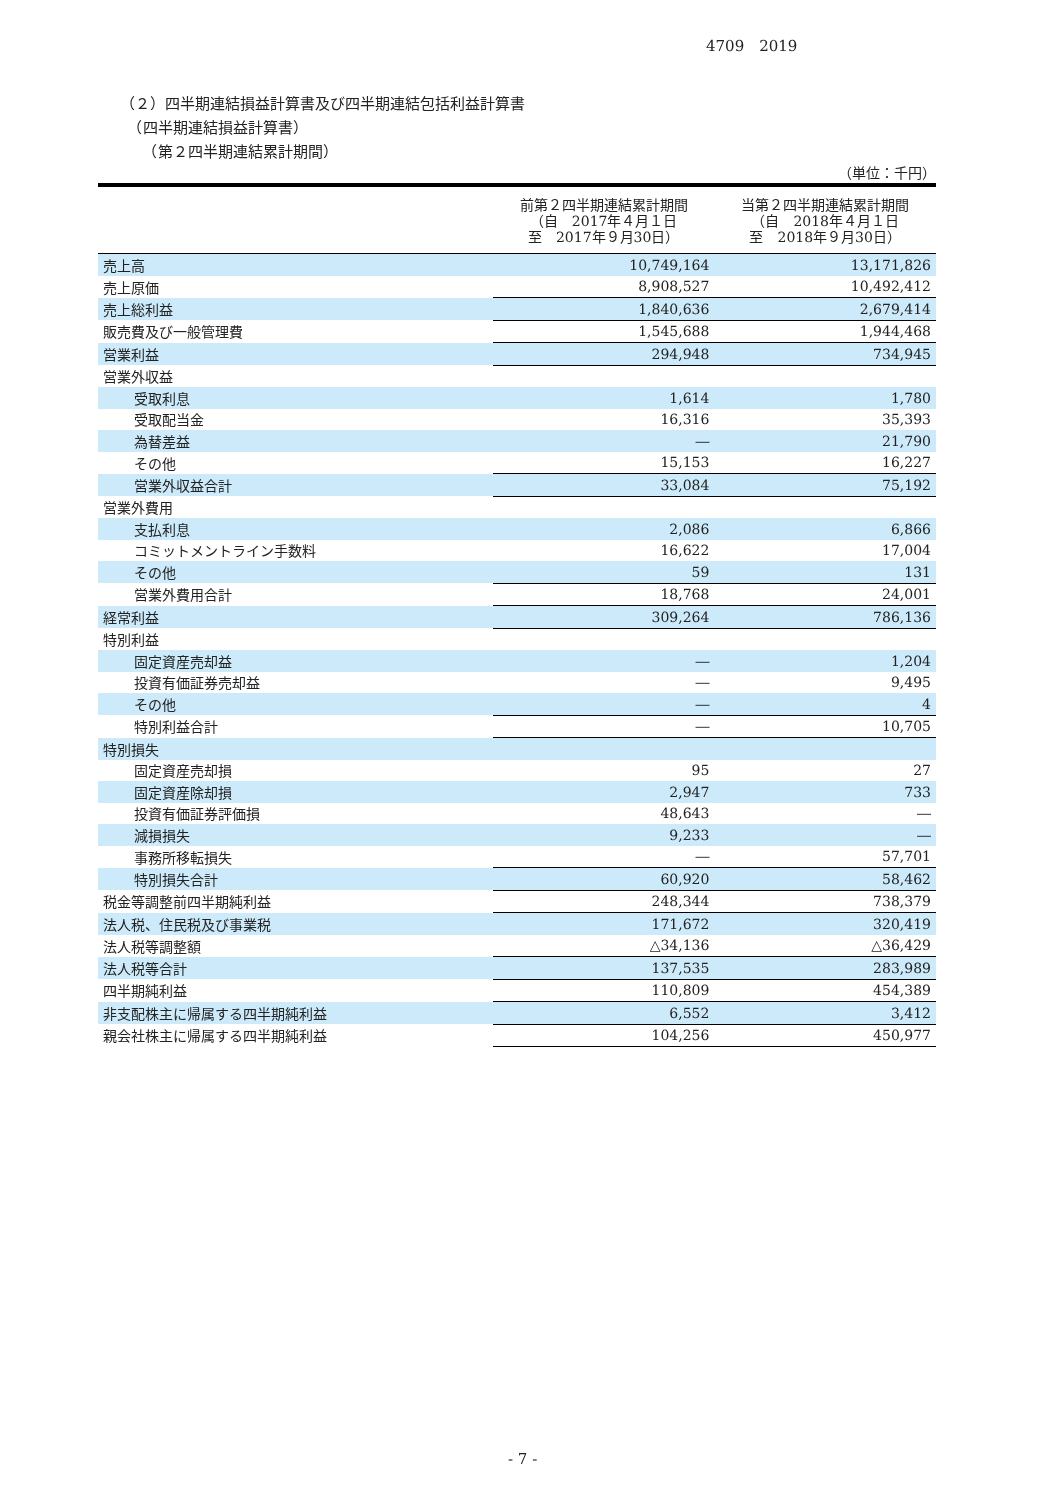4709　2019
（２）四半期連結損益計算書及び四半期連結包括利益計算書
　（四半期連結損益計算書）
　　（第２四半期連結累計期間）
（単位：千円）
| | 前第２四半期連結累計期間 （自 2017年４月１日 至 2017年９月30日） | 当第２四半期連結累計期間 （自 2018年４月１日 至 2018年９月30日） |
| --- | --- | --- |
| 売上高 | 10,749,164 | 13,171,826 |
| 売上原価 | 8,908,527 | 10,492,412 |
| 売上総利益 | 1,840,636 | 2,679,414 |
| 販売費及び一般管理費 | 1,545,688 | 1,944,468 |
| 営業利益 | 294,948 | 734,945 |
| 営業外収益 | | |
| 受取利息 | 1,614 | 1,780 |
| 受取配当金 | 16,316 | 35,393 |
| 為替差益 | ― | 21,790 |
| その他 | 15,153 | 16,227 |
| 営業外収益合計 | 33,084 | 75,192 |
| 営業外費用 | | |
| 支払利息 | 2,086 | 6,866 |
| コミットメントライン手数料 | 16,622 | 17,004 |
| その他 | 59 | 131 |
| 営業外費用合計 | 18,768 | 24,001 |
| 経常利益 | 309,264 | 786,136 |
| 特別利益 | | |
| 固定資産売却益 | ― | 1,204 |
| 投資有価証券売却益 | ― | 9,495 |
| その他 | ― | 4 |
| 特別利益合計 | ― | 10,705 |
| 特別損失 | | |
| 固定資産売却損 | 95 | 27 |
| 固定資産除却損 | 2,947 | 733 |
| 投資有価証券評価損 | 48,643 | ― |
| 減損損失 | 9,233 | ― |
| 事務所移転損失 | ― | 57,701 |
| 特別損失合計 | 60,920 | 58,462 |
| 税金等調整前四半期純利益 | 248,344 | 738,379 |
| 法人税、住民税及び事業税 | 171,672 | 320,419 |
| 法人税等調整額 | △34,136 | △36,429 |
| 法人税等合計 | 137,535 | 283,989 |
| 四半期純利益 | 110,809 | 454,389 |
| 非支配株主に帰属する四半期純利益 | 6,552 | 3,412 |
| 親会社株主に帰属する四半期純利益 | 104,256 | 450,977 |
- 7 -